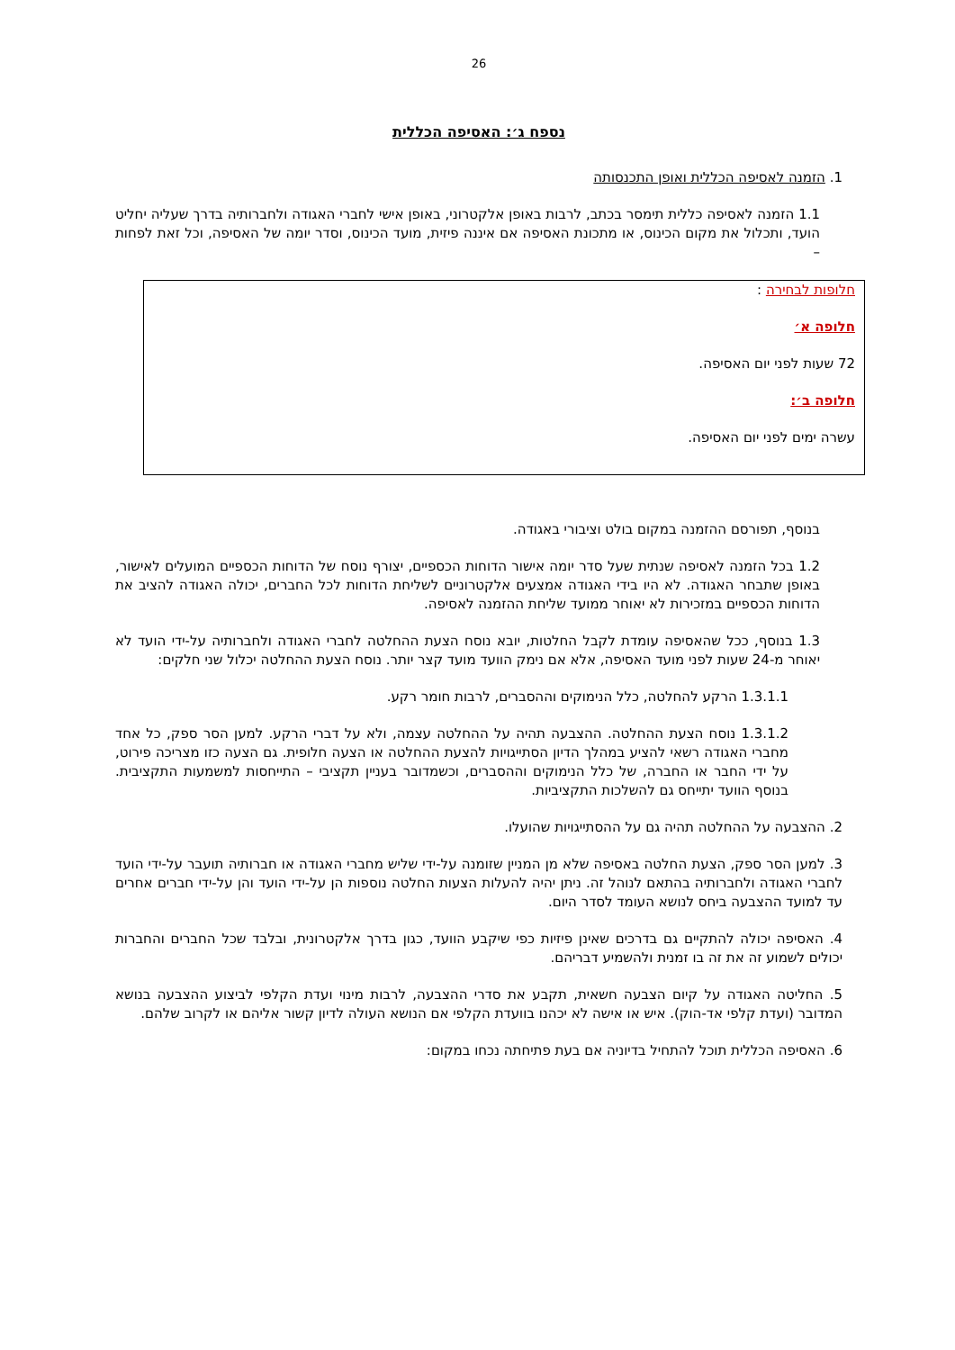26
נספח ג׳: האסיפה הכללית
1. הזמנה לאסיפה הכללית ואופן התכנסותה
1.1 הזמנה לאסיפה כללית תימסר בכתב, לרבות באופן אלקטרוני, באופן אישי לחברי האגודה ולחברותיה בדרך שעליה יחליט הועד, ותכלול את מקום הכינוס, או מתכונת האסיפה אם איננה פיזית, מועד הכינוס, וסדר יומה של האסיפה, וכל זאת לפחות –
חלופות לבחירה :
חלופה א׳
72 שעות לפני יום האסיפה.
חלופה ב׳:
עשרה ימים לפני יום האסיפה.
בנוסף, תפורסם ההזמנה במקום בולט וציבורי באגודה.
1.2 בכל הזמנה לאסיפה שנתית שעל סדר יומה אישור הדוחות הכספיים, יצורף נוסח של הדוחות הכספיים המועלים לאישור, באופן שתבחר האגודה. לא היו בידי האגודה אמצעים אלקטרוניים לשליחת הדוחות לכל החברים, יכולה האגודה להציב את הדוחות הכספיים במזכירות לא יאוחר ממועד שליחת ההזמנה לאסיפה.
1.3 בנוסף, ככל שהאסיפה עומדת לקבל החלטות, יובא נוסח הצעת ההחלטה לחברי האגודה ולחברותיה על-ידי הועד לא יאוחר מ-24 שעות לפני מועד האסיפה, אלא אם נימק הוועד מועד קצר יותר. נוסח הצעת ההחלטה יכלול שני חלקים:
1.3.1.1 הרקע להחלטה, כלל הנימוקים וההסברים, לרבות חומר רקע.
1.3.1.2 נוסח הצעת ההחלטה. ההצבעה תהיה על ההחלטה עצמה, ולא על דברי הרקע. למען הסר ספק, כל אחד מחברי האגודה רשאי להציע במהלך הדיון הסתייגויות להצעת ההחלטה או הצעה חלופית. גם הצעה כזו מצריכה פירוט, על ידי החבר או החברה, של כלל הנימוקים וההסברים, וכשמדובר בעניין תקציבי – התייחסות למשמעות התקציבית. בנוסף הוועד יתייחס גם להשלכות התקציביות.
2. ההצבעה על ההחלטה תהיה גם על ההסתייגויות שהועלו.
3. למען הסר ספק, הצעת החלטה באסיפה שלא מן המניין שזומנה על-ידי שליש מחברי האגודה או חברותיה תועבר על-ידי הועד לחברי האגודה ולחברותיה בהתאם לנוהל זה. ניתן יהיה להעלות הצעות החלטה נוספות הן על-ידי הועד והן על-ידי חברים אחרים עד למועד ההצבעה ביחס לנושא העומד לסדר היום.
4. האסיפה יכולה להתקיים גם בדרכים שאינן פיזיות כפי שיקבע הוועד, כגון בדרך אלקטרונית, ובלבד שכל החברים והחברות יכולים לשמוע זה את זה בו זמנית ולהשמיע דבריהם.
5. החליטה האגודה על קיום הצבעה חשאית, תקבע את סדרי ההצבעה, לרבות מינוי ועדת הקלפי לביצוע ההצבעה בנושא המדובר (ועדת קלפי אד-הוק). איש או אישה לא יכהנו בוועדת הקלפי אם הנושא העולה לדיון קשור אליהם או לקרוב שלהם.
6. האסיפה הכללית תוכל להתחיל בדיוניה אם בעת פתיחתה נכחו במקום: